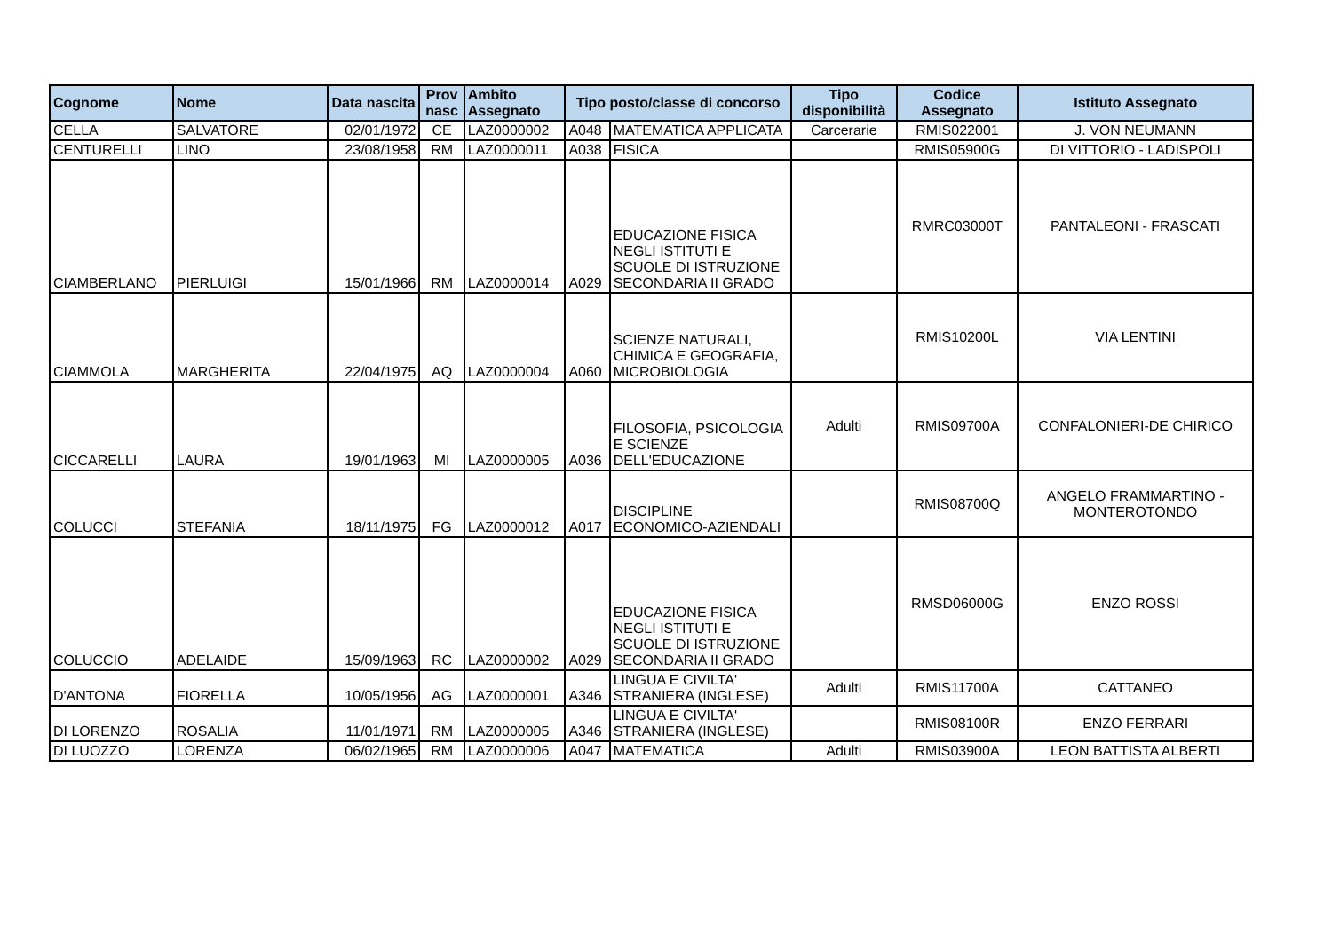| Cognome | Nome | Data nascita | Prov nasc | Ambito Assegnato | Tipo posto/classe di concorso | | Tipo disponibilità | Codice Assegnato | Istituto Assegnato |
| --- | --- | --- | --- | --- | --- | --- | --- | --- | --- |
| CELLA | SALVATORE | 02/01/1972 | CE | LAZ0000002 | A048 | MATEMATICA APPLICATA | Carcerarie | RMIS022001 | J. VON NEUMANN |
| CENTURELLI | LINO | 23/08/1958 | RM | LAZ0000011 | A038 | FISICA | | RMIS05900G | DI VITTORIO - LADISPOLI |
| CIAMBERLANO | PIERLUIGI | 15/01/1966 | RM | LAZ0000014 | A029 | EDUCAZIONE FISICA NEGLI ISTITUTI E SCUOLE DI ISTRUZIONE SECONDARIA II GRADO | | RMRC03000T | PANTALEONI - FRASCATI |
| CIAMMOLA | MARGHERITA | 22/04/1975 | AQ | LAZ0000004 | A060 | SCIENZE NATURALI, CHIMICA E GEOGRAFIA, MICROBIOLOGIA | | RMIS10200L | VIA LENTINI |
| CICCARELLI | LAURA | 19/01/1963 | MI | LAZ0000005 | A036 | FILOSOFIA, PSICOLOGIA E SCIENZE DELL'EDUCAZIONE | Adulti | RMIS09700A | CONFALONIERI-DE CHIRICO |
| COLUCCI | STEFANIA | 18/11/1975 | FG | LAZ0000012 | A017 | DISCIPLINE ECONOMICO-AZIENDALI | | RMIS08700Q | ANGELO FRAMMARTINO - MONTEROTONDO |
| COLUCCIO | ADELAIDE | 15/09/1963 | RC | LAZ0000002 | A029 | EDUCAZIONE FISICA NEGLI ISTITUTI E SCUOLE DI ISTRUZIONE SECONDARIA II GRADO | | RMSD06000G | ENZO ROSSI |
| D'ANTONA | FIORELLA | 10/05/1956 | AG | LAZ0000001 | A346 | LINGUA E CIVILTA' STRANIERA (INGLESE) | Adulti | RMIS11700A | CATTANEO |
| DI LORENZO | ROSALIA | 11/01/1971 | RM | LAZ0000005 | A346 | LINGUA E CIVILTA' STRANIERA (INGLESE) | | RMIS08100R | ENZO FERRARI |
| DI LUOZZO | LORENZA | 06/02/1965 | RM | LAZ0000006 | A047 | MATEMATICA | Adulti | RMIS03900A | LEON BATTISTA ALBERTI |